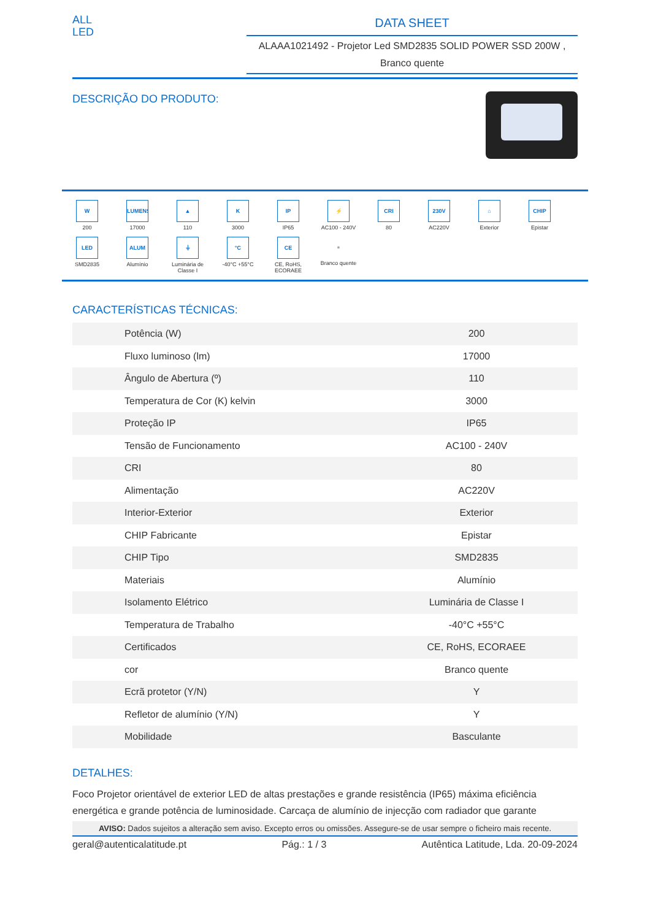ALL
LED
DATA SHEET
ALAAA1021492 - Projetor Led SMD2835 SOLID POWER SSD 200W ,
Branco quente
DESCRIÇÃO DO PRODUTO:
W
200
LUMENS
17000
▲
110
K
3000
IP
IP65
⚡
AC100 - 240V
CRI
80
230V
AC220V
⌂
Exterior
CHIP
Epistar
LED
SMD2835
ALUM
Alumínio
⏚
Luminária de Classe I
°C
-40°C +55°C
CE
CE, RoHS, ECORAEE
●
Branco quente
CARACTERÍSTICAS TÉCNICAS:
| Potência (W) | 200 |
| Fluxo luminoso (lm) | 17000 |
| Ângulo de Abertura (º) | 110 |
| Temperatura de Cor (K) kelvin | 3000 |
| Proteção IP | IP65 |
| Tensão de Funcionamento | AC100 - 240V |
| CRI | 80 |
| Alimentação | AC220V |
| Interior-Exterior | Exterior |
| CHIP Fabricante | Epistar |
| CHIP Tipo | SMD2835 |
| Materiais | Alumínio |
| Isolamento Elétrico | Luminária de Classe I |
| Temperatura de Trabalho | -40°C +55°C |
| Certificados | CE, RoHS, ECORAEE |
| cor | Branco quente |
| Ecrã protetor (Y/N) | Y |
| Refletor de alumínio (Y/N) | Y |
| Mobilidade | Basculante |
DETALHES:
Foco Projetor orientável de exterior LED de altas prestações e grande resistência (IP65) máxima eficiência energética e grande potência de luminosidade. Carcaça de alumínio de injecção com radiador que garante
AVISO: Dados sujeitos a alteração sem aviso. Excepto erros ou omissões. Assegure-se de usar sempre o ficheiro mais recente.
geral@autenticalatitude.pt Pág.: 1 / 3 Autêntica Latitude, Lda. 20-09-2024